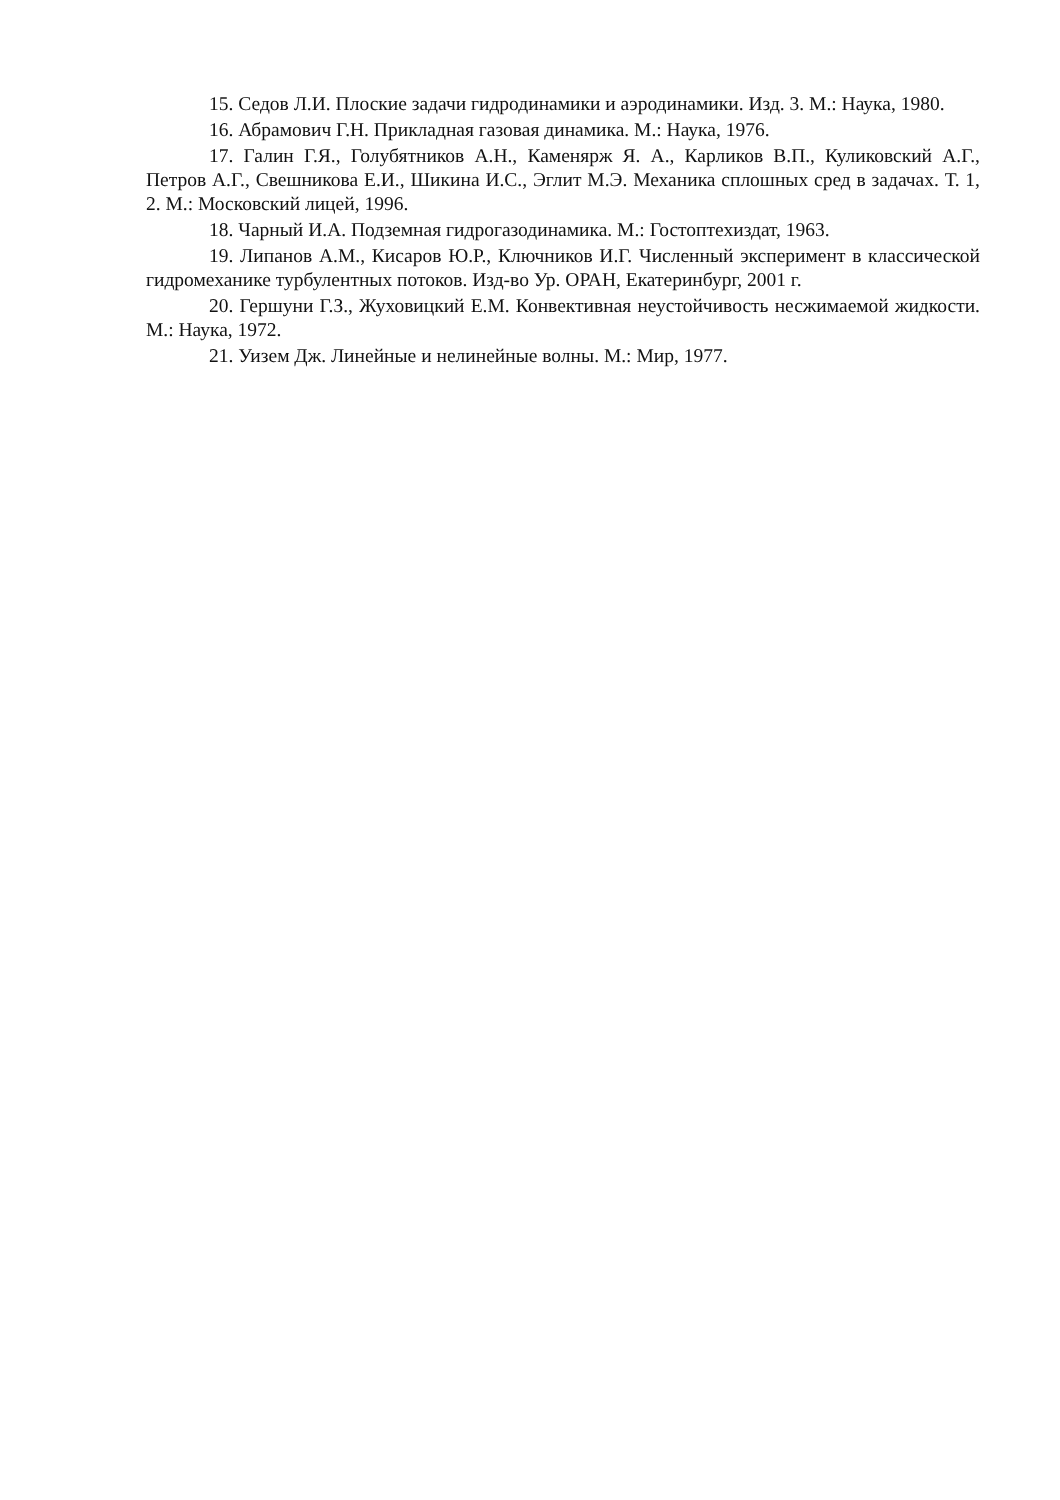15. Седов Л.И. Плоские задачи гидродинамики и аэродинамики. Изд. 3. М.: Наука, 1980.
16. Абрамович Г.Н. Прикладная газовая динамика. М.: Наука, 1976.
17. Галин Г.Я., Голубятников А.Н., Каменярж Я. А., Карликов В.П., Куликовский А.Г., Петров А.Г., Свешникова Е.И., Шикина И.С., Эглит М.Э. Механика сплошных сред в задачах. Т. 1, 2. М.: Московский лицей, 1996.
18. Чарный И.А. Подземная гидрогазодинамика. М.: Гостоптехиздат, 1963.
19. Липанов А.М., Кисаров Ю.Р., Ключников И.Г. Численный эксперимент в классической гидромеханике турбулентных потоков. Изд-во Ур. ОРАН, Екатеринбург, 2001 г.
20. Гершуни Г.З., Жуховицкий Е.М. Конвективная неустойчивость несжимаемой жидкости. М.: Наука, 1972.
21. Уизем Дж. Линейные и нелинейные волны. М.: Мир, 1977.